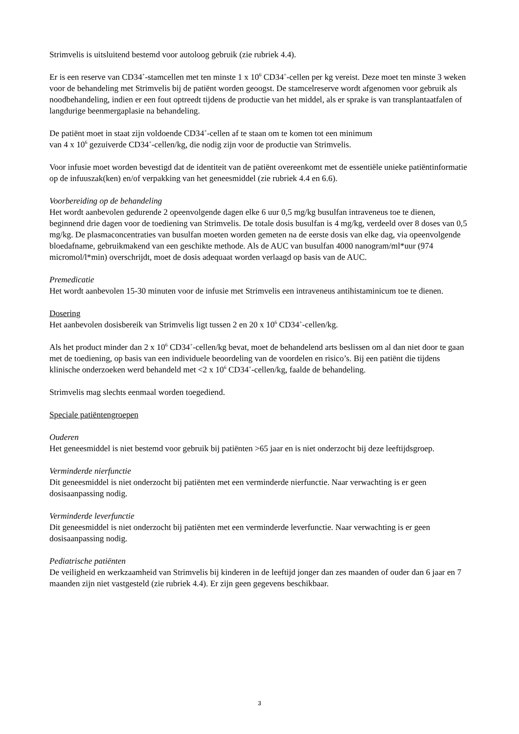Strimvelis is uitsluitend bestemd voor autoloog gebruik (zie rubriek 4.4).
Er is een reserve van CD34<sup>+</sup>-stamcellen met ten minste 1 x 10<sup>6</sup> CD34<sup>+</sup>-cellen per kg vereist. Deze moet ten minste 3 weken voor de behandeling met Strimvelis bij de patiënt worden geoogst. De stamcelreserve wordt afgenomen voor gebruik als noodbehandeling, indien er een fout optreedt tijdens de productie van het middel, als er sprake is van transplantaatfalen of langdurige beenmergaplasie na behandeling.
De patiënt moet in staat zijn voldoende CD34<sup>+</sup>-cellen af te staan om te komen tot een minimum
van 4 x 10<sup>6</sup> gezuiverde CD34<sup>+</sup>-cellen/kg, die nodig zijn voor de productie van Strimvelis.
Voor infusie moet worden bevestigd dat de identiteit van de patiënt overeenkomt met de essentiële unieke patiëntinformatie op de infuuszak(ken) en/of verpakking van het geneesmiddel (zie rubriek 4.4 en 6.6).
Voorbereiding op de behandeling
Het wordt aanbevolen gedurende 2 opeenvolgende dagen elke 6 uur 0,5 mg/kg busulfan intraveneus toe te dienen, beginnend drie dagen voor de toediening van Strimvelis. De totale dosis busulfan is 4 mg/kg, verdeeld over 8 doses van 0,5 mg/kg. De plasmaconcentraties van busulfan moeten worden gemeten na de eerste dosis van elke dag, via opeenvolgende bloedafname, gebruikmakend van een geschikte methode. Als de AUC van busulfan 4000 nanogram/ml*uur (974 micromol/l*min) overschrijdt, moet de dosis adequaat worden verlaagd op basis van de AUC.
Premedicatie
Het wordt aanbevolen 15-30 minuten voor de infusie met Strimvelis een intraveneus antihistaminicum toe te dienen.
Dosering
Het aanbevolen dosisbereik van Strimvelis ligt tussen 2 en 20 x 10<sup>6</sup> CD34<sup>+</sup>-cellen/kg.
Als het product minder dan 2 x 10<sup>6</sup> CD34<sup>+</sup>-cellen/kg bevat, moet de behandelend arts beslissen om al dan niet door te gaan met de toediening, op basis van een individuele beoordeling van de voordelen en risico’s. Bij een patiënt die tijdens klinische onderzoeken werd behandeld met <2 x 10<sup>6</sup> CD34<sup>+</sup>-cellen/kg, faalde de behandeling.
Strimvelis mag slechts eenmaal worden toegediend.
Speciale patiëntengroepen
Ouderen
Het geneesmiddel is niet bestemd voor gebruik bij patiënten >65 jaar en is niet onderzocht bij deze leeftijdsgroep.
Verminderde nierfunctie
Dit geneesmiddel is niet onderzocht bij patiënten met een verminderde nierfunctie. Naar verwachting is er geen dosisaanpassing nodig.
Verminderde leverfunctie
Dit geneesmiddel is niet onderzocht bij patiënten met een verminderde leverfunctie. Naar verwachting is er geen dosisaanpassing nodig.
Pediatrische patiënten
De veiligheid en werkzaamheid van Strimvelis bij kinderen in de leeftijd jonger dan zes maanden of ouder dan 6 jaar en 7 maanden zijn niet vastgesteld (zie rubriek 4.4). Er zijn geen gegevens beschikbaar.
3